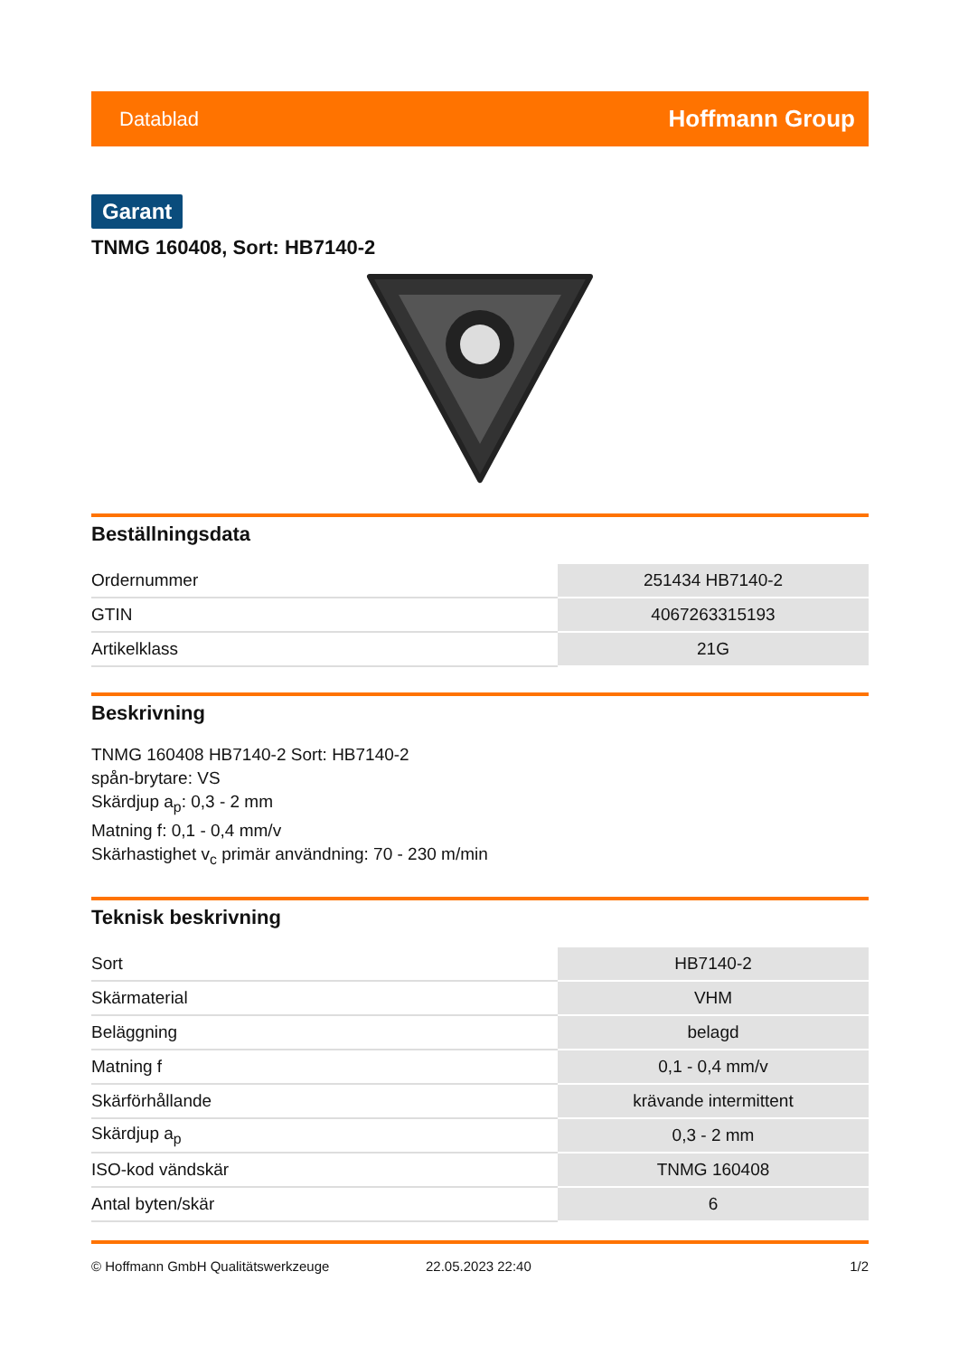Datablad Hoffmann Group
Garant
TNMG 160408, Sort: HB7140-2
Beställningsdata
| Ordernummer | 251434 HB7140-2 |
| GTIN | 4067263315193 |
| Artikelklass | 21G |
Beskrivning
TNMG 160408 HB7140-2 Sort: HB7140-2
spån-brytare: VS
Skärdjup a<sub>p</sub>: 0,3 - 2 mm
Matning f: 0,1 - 0,4 mm/v
Skärhastighet v<sub>c</sub> primär användning: 70 - 230 m/min
Teknisk beskrivning
| Sort | HB7140-2 |
| Skärmaterial | VHM |
| Beläggning | belagd |
| Matning f | 0,1 - 0,4 mm/v |
| Skärförhållande | krävande intermittent |
| Skärdjup a<sub>p</sub> | 0,3 - 2 mm |
| ISO-kod vändskär | TNMG 160408 |
| Antal byten/skär | 6 |
© Hoffmann GmbH Qualitätswerkzeuge 22.05.2023 22:40 1/2